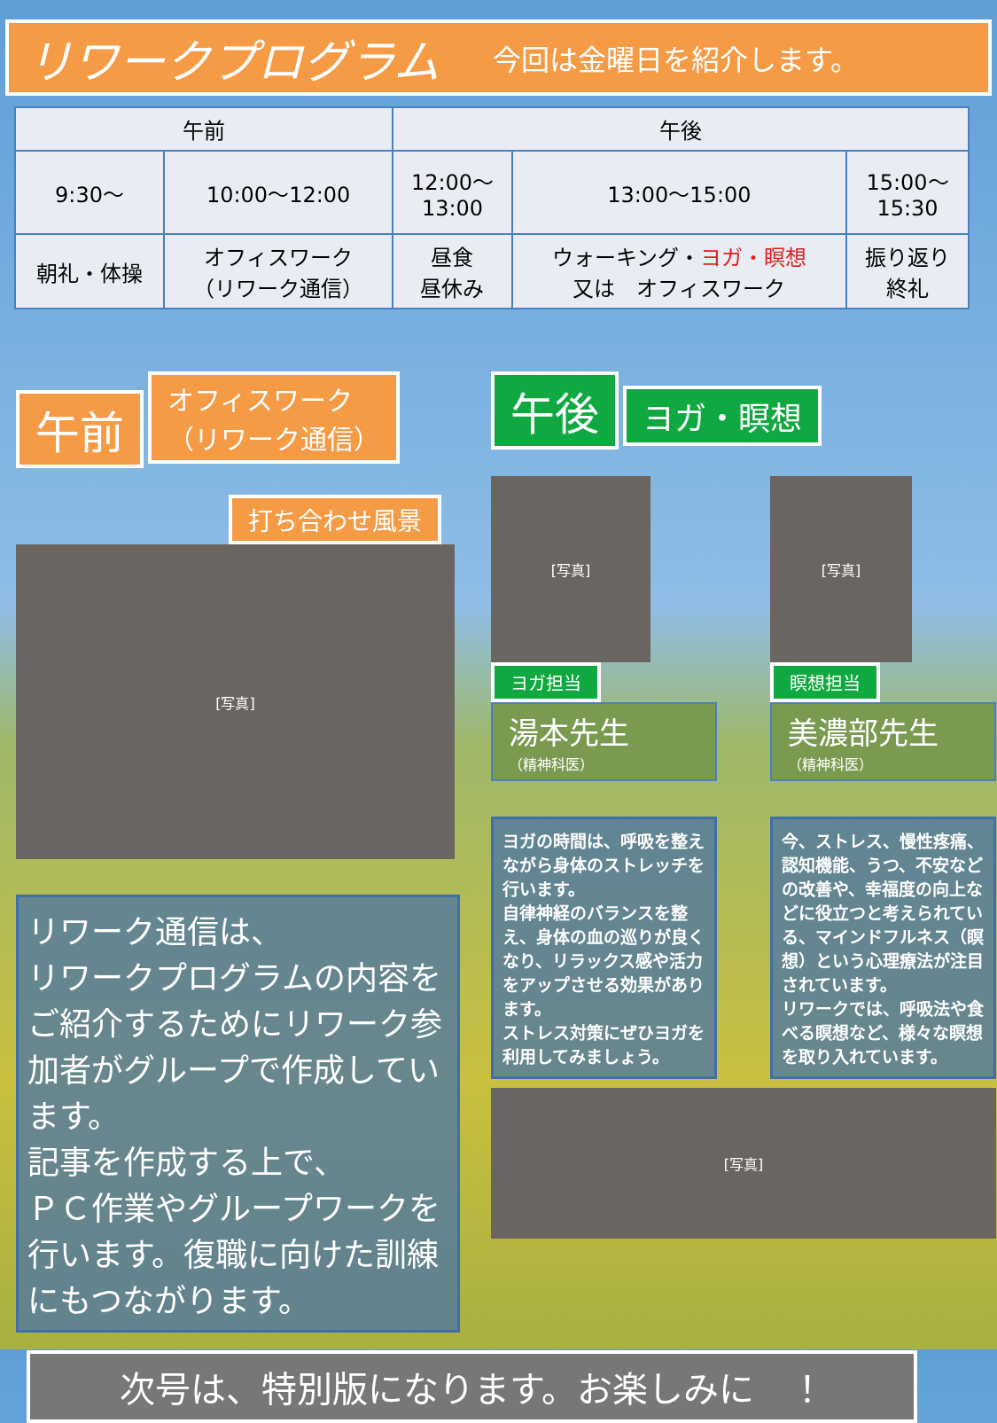リワークプログラム
今回は金曜日を紹介します。
| 午前 | | 午後 | | |
| --- | --- | --- | --- | --- |
| 9:30～ | 10:00～12:00 | 12:00～ 13:00 | 13:00～15:00 | 15:00～ 15:30 |
| 朝礼・体操 | オフィスワーク （リワーク通信） | 昼食 昼休み | ウォーキング・ ヨガ・瞑想 又は オフィスワーク | 振り返り 終礼 |
午前 オフィスワーク
（リワーク通信）
打ち合わせ風景
[写真]
リワーク通信は、
リワークプログラムの内容をご紹介するためにリワーク参加者がグループで作成しています。
記事を作成する上で、
ＰＣ作業やグループワークを行います。復職に向けた訓練にもつながります。
午後 ヨガ・瞑想
[写真]
ヨガ担当
湯本先生
（精神科医）
ヨガの時間は、呼吸を整えながら身体のストレッチを行います。
自律神経のバランスを整え、身体の血の巡りが良くなり、リラックス感や活力をアップさせる効果があります。
ストレス対策にぜひヨガを利用してみましょう。
[写真]
瞑想担当
美濃部先生
（精神科医）
今、ストレス、慢性疼痛、認知機能、うつ、不安などの改善や、幸福度の向上などに役立つと考えられている、マインドフルネス（瞑想）という心理療法が注目されています。
リワークでは、呼吸法や食べる瞑想など、様々な瞑想を取り入れています。
[写真]
次号は、特別版になります。お楽しみに　！